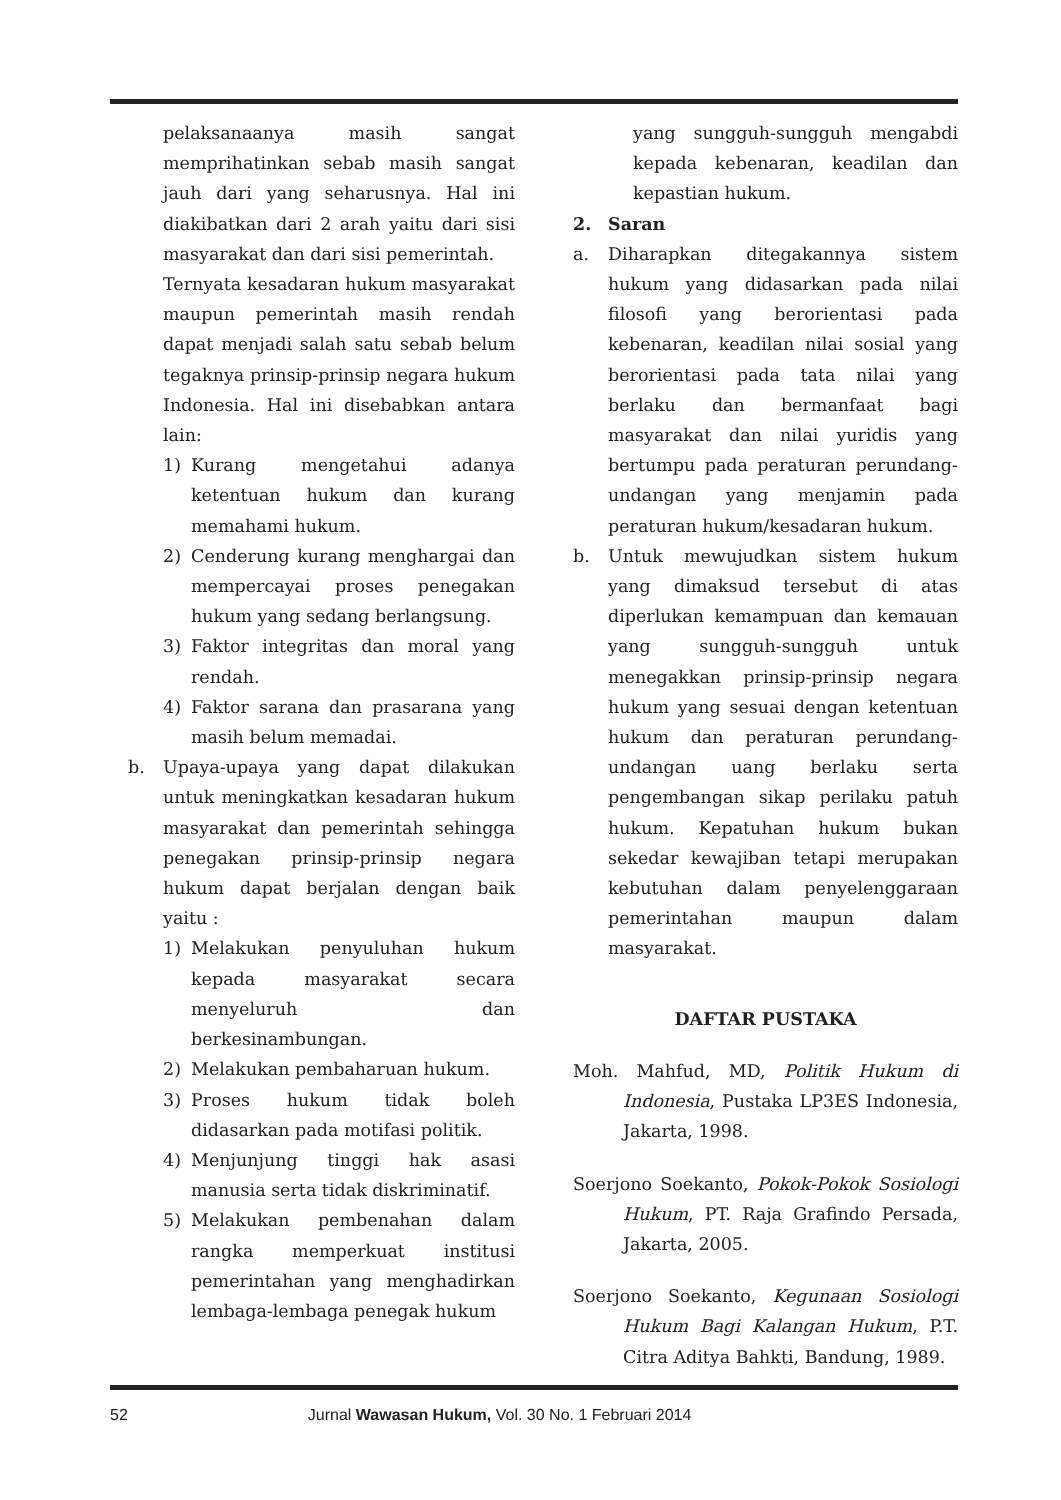pelaksanaanya masih sangat memprihatinkan sebab masih sangat jauh dari yang seharusnya. Hal ini diakibatkan dari 2 arah yaitu dari sisi masyarakat dan dari sisi pemerintah.
Ternyata kesadaran hukum masyarakat maupun pemerintah masih rendah dapat menjadi salah satu sebab belum tegaknya prinsip-prinsip negara hukum Indonesia. Hal ini disebabkan antara lain:
1) Kurang mengetahui adanya ketentuan hukum dan kurang memahami hukum.
2) Cenderung kurang menghargai dan mempercayai proses penegakan hukum yang sedang berlangsung.
3) Faktor integritas dan moral yang rendah.
4) Faktor sarana dan prasarana yang masih belum memadai.
b. Upaya-upaya yang dapat dilakukan untuk meningkatkan kesadaran hukum masyarakat dan pemerintah sehingga penegakan prinsip-prinsip negara hukum dapat berjalan dengan baik yaitu :
1) Melakukan penyuluhan hukum kepada masyarakat secara menyeluruh dan berkesinambungan.
2) Melakukan pembaharuan hukum.
3) Proses hukum tidak boleh didasarkan pada motifasi politik.
4) Menjunjung tinggi hak asasi manusia serta tidak diskriminatif.
5) Melakukan pembenahan dalam rangka memperkuat institusi pemerintahan yang menghadirkan lembaga-lembaga penegak hukum
yang sungguh-sungguh mengabdi kepada kebenaran, keadilan dan kepastian hukum.
2. Saran
a. Diharapkan ditegakannya sistem hukum yang didasarkan pada nilai filosofi yang berorientasi pada kebenaran, keadilan nilai sosial yang berorientasi pada tata nilai yang berlaku dan bermanfaat bagi masyarakat dan nilai yuridis yang bertumpu pada peraturan perundang-undangan yang menjamin pada peraturan hukum/kesadaran hukum.
b. Untuk mewujudkan sistem hukum yang dimaksud tersebut di atas diperlukan kemampuan dan kemauan yang sungguh-sungguh untuk menegakkan prinsip-prinsip negara hukum yang sesuai dengan ketentuan hukum dan peraturan perundang-undangan uang berlaku serta pengembangan sikap perilaku patuh hukum. Kepatuhan hukum bukan sekedar kewajiban tetapi merupakan kebutuhan dalam penyelenggaraan pemerintahan maupun dalam masyarakat.
DAFTAR PUSTAKA
Moh. Mahfud, MD, Politik Hukum di Indonesia, Pustaka LP3ES Indonesia, Jakarta, 1998.
Soerjono Soekanto, Pokok-Pokok Sosiologi Hukum, PT. Raja Grafindo Persada, Jakarta, 2005.
Soerjono Soekanto, Kegunaan Sosiologi Hukum Bagi Kalangan Hukum, P.T. Citra Aditya Bahkti, Bandung, 1989.
52 Jurnal Wawasan Hukum, Vol. 30 No. 1 Februari 2014